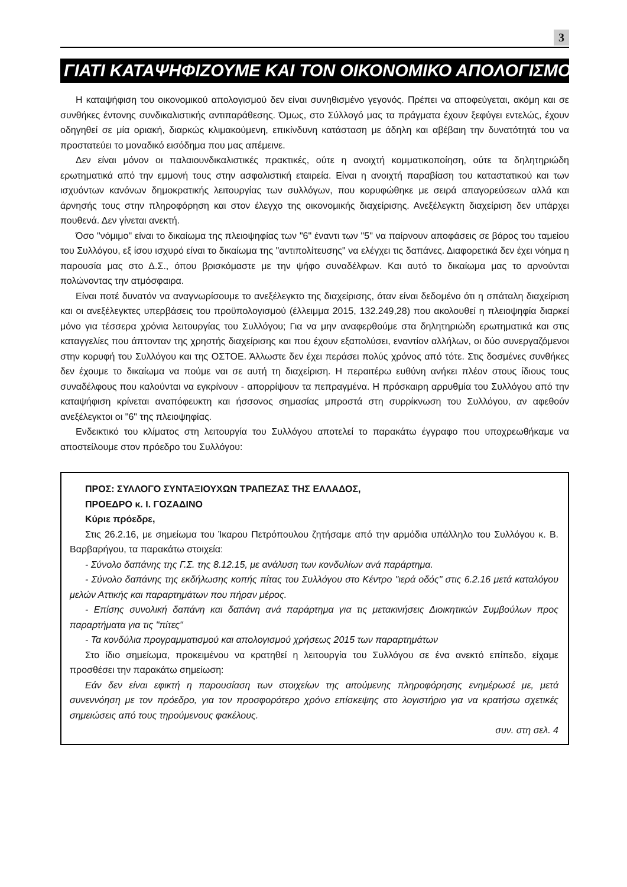3
ΓΙΑΤΙ ΚΑΤΑΨΗΦΙΖΟΥΜΕ ΚΑΙ ΤΟΝ ΟΙΚΟΝΟΜΙΚΟ ΑΠΟΛΟΓΙΣΜΟ
Η καταψήφιση του οικονομικού απολογισμού δεν είναι συνηθισμένο γεγονός. Πρέπει να αποφεύγεται, ακόμη και σε συνθήκες έντονης συνδικαλιστικής αντιπαράθεσης. Όμως, στο Σύλλογό μας τα πράγματα έχουν ξεφύγει εντελώς, έχουν οδηγηθεί σε μία οριακή, διαρκώς κλιμακούμενη, επικίνδυνη κατάσταση με άδηλη και αβέβαιη την δυνατότητά του να προστατεύει το μοναδικό εισόδημα που μας απέμεινε.
Δεν είναι μόνον οι παλαιουνδικαλιστικές πρακτικές, ούτε η ανοιχτή κομματικοποίηση, ούτε τα δηλητηριώδη ερωτηματικά από την εμμονή τους στην ασφαλιστική εταιρεία. Είναι η ανοιχτή παραβίαση του καταστατικού και των ισχυόντων κανόνων δημοκρατικής λειτουργίας των συλλόγων, που κορυφώθηκε με σειρά απαγορεύσεων αλλά και άρνησής τους στην πληροφόρηση και στον έλεγχο της οικονομικής διαχείρισης. Ανεξέλεγκτη διαχείριση δεν υπάρχει πουθενά. Δεν γίνεται ανεκτή.
Όσο "νόμιμο" είναι το δικαίωμα της πλειοψηφίας των "6" έναντι των "5" να παίρνουν αποφάσεις σε βάρος του ταμείου του Συλλόγου, εξ ίσου ισχυρό είναι το δικαίωμα της "αντιπολίτευσης" να ελέγχει τις δαπάνες. Διαφορετικά δεν έχει νόημα η παρουσία μας στο Δ.Σ., όπου βρισκόμαστε με την ψήφο συναδέλφων. Και αυτό το δικαίωμα μας το αρνούνται πολώνοντας την ατμόσφαιρα.
Είναι ποτέ δυνατόν να αναγνωρίσουμε το ανεξέλεγκτο της διαχείρισης, όταν είναι δεδομένο ότι η σπάταλη διαχείριση και οι ανεξέλεγκτες υπερβάσεις του προϋπολογισμού (έλλειμμα 2015, 132.249,28) που ακολουθεί η πλειοψηφία διαρκεί μόνο για τέσσερα χρόνια λειτουργίας του Συλλόγου; Για να μην αναφερθούμε στα δηλητηριώδη ερωτηματικά και στις καταγγελίες που άπτονταν της χρηστής διαχείρισης και που έχουν εξαπολύσει, εναντίον αλλήλων, οι δύο συνεργαζόμενοι στην κορυφή του Συλλόγου και της ΟΣΤΟΕ. Άλλωστε δεν έχει περάσει πολύς χρόνος από τότε. Στις δοσμένες συνθήκες δεν έχουμε το δικαίωμα να πούμε ναι σε αυτή τη διαχείριση. Η περαιτέρω ευθύνη ανήκει πλέον στους ίδιους τους συναδέλφους που καλούνται να εγκρίνουν - απορρίψουν τα πεπραγμένα. Η πρόσκαιρη αρρυθμία του Συλλόγου από την καταψήφιση κρίνεται αναπόφευκτη και ήσσονος σημασίας μπροστά στη συρρίκνωση του Συλλόγου, αν αφεθούν ανεξέλεγκτοι οι "6" της πλειοψηφίας.
Ενδεικτικό του κλίματος στη λειτουργία του Συλλόγου αποτελεί το παρακάτω έγγραφο που υποχρεωθήκαμε να αποστείλουμε στον πρόεδρο του Συλλόγου:
ΠΡΟΣ: ΣΥΛΛΟΓΟ ΣΥΝΤΑΞΙΟΥΧΩΝ ΤΡΑΠΕΖΑΣ ΤΗΣ ΕΛΛΑΔΟΣ,
ΠΡΟΕΔΡΟ κ. Ι. ΓΟΖΑΔΙΝΟ
Κύριε πρόεδρε,
Στις 26.2.16, με σημείωμα του Ίκαρου Πετρόπουλου ζητήσαμε από την αρμόδια υπάλληλο του Συλλόγου κ. Β. Βαρβαρήγου, τα παρακάτω στοιχεία:
- Σύνολο δαπάνης της Γ.Σ. της 8.12.15, με ανάλυση των κονδυλίων ανά παράρτημα.
- Σύνολο δαπάνης της εκδήλωσης κοπής πίτας του Συλλόγου στο Κέντρο "ιερά οδός" στις 6.2.16 μετά καταλόγου μελών Αττικής και παραρτημάτων που πήραν μέρος.
- Επίσης συνολική δαπάνη και δαπάνη ανά παράρτημα για τις μετακινήσεις Διοικητικών Συμβούλων προς παραρτήματα για τις "πίτες"
- Τα κονδύλια προγραμματισμού και απολογισμού χρήσεως 2015 των παραρτημάτων
Στο ίδιο σημείωμα, προκειμένου να κρατηθεί η λειτουργία του Συλλόγου σε ένα ανεκτό επίπεδο, είχαμε προσθέσει την παρακάτω σημείωση:
Εάν δεν είναι εφικτή η παρουσίαση των στοιχείων της αιτούμενης πληροφόρησης ενημέρωσέ με, μετά συνεννόηση με τον πρόεδρο, για τον προσφορότερο χρόνο επίσκεψης στο λογιστήριο για να κρατήσω σχετικές σημειώσεις από τους τηρούμενους φακέλους.
συν. στη σελ. 4